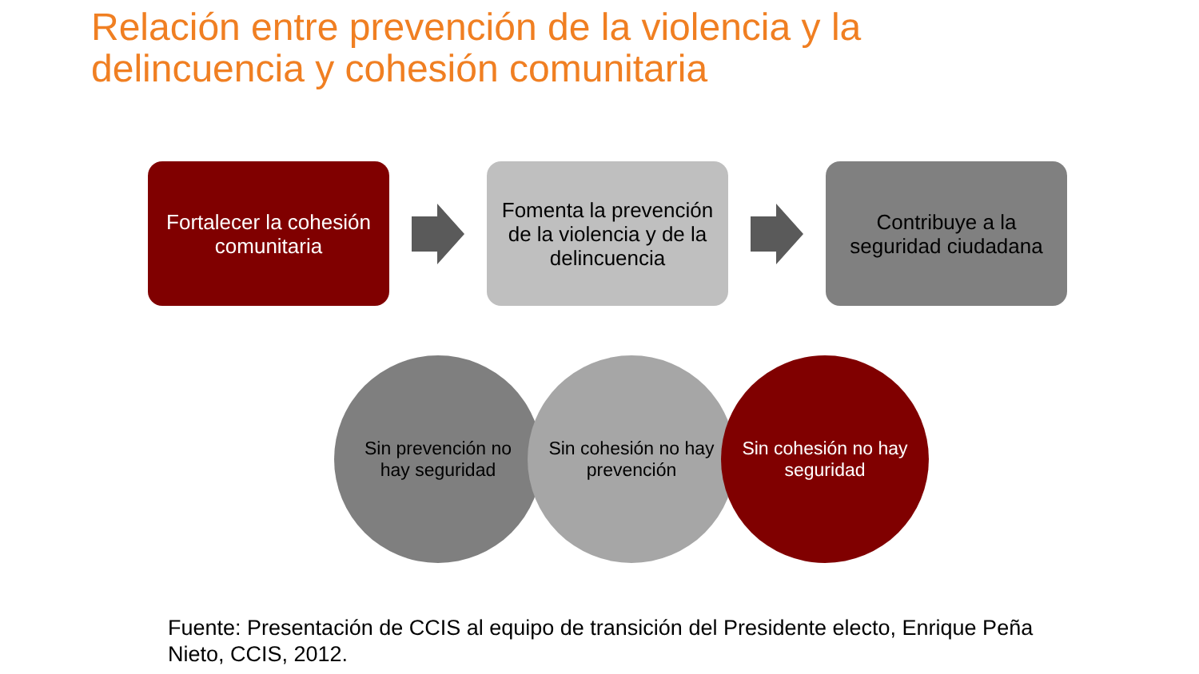Relación entre prevención de la violencia y la
delincuencia y cohesión comunitaria
Fortalecer la cohesión comunitaria
Fomenta la prevención de la violencia y de la delincuencia
Contribuye a la seguridad ciudadana
Sin prevención no hay seguridad
Sin cohesión no hay prevención
Sin cohesión no hay seguridad
Fuente: Presentación de CCIS al equipo de transición del Presidente electo, Enrique Peña Nieto, CCIS, 2012.